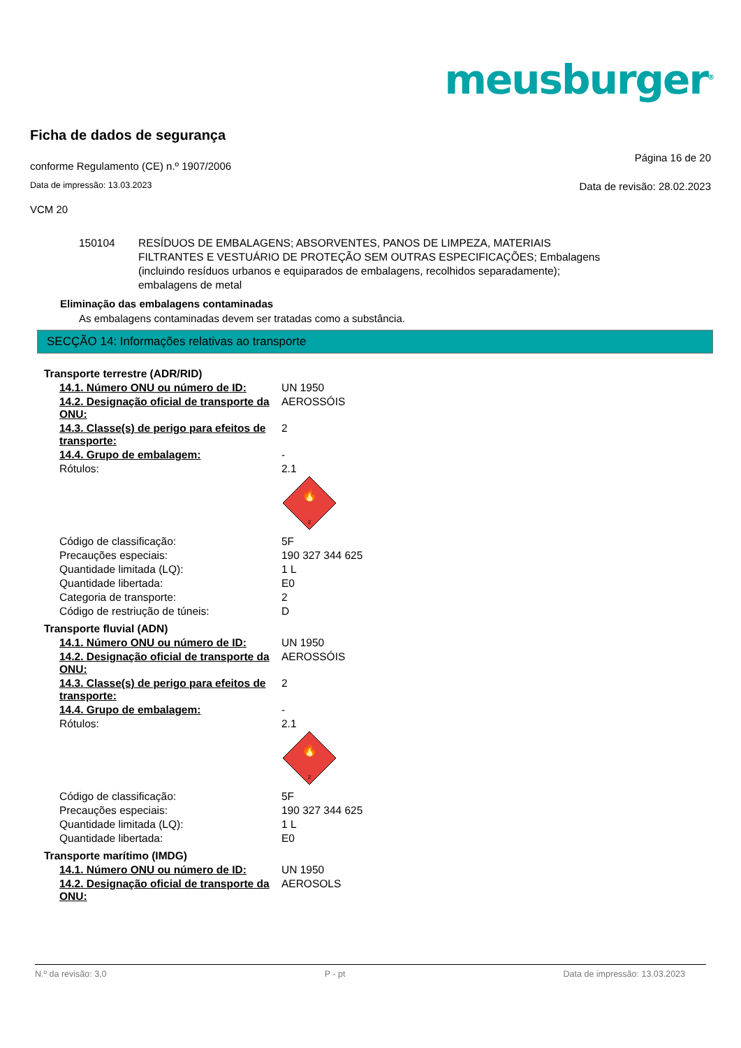meusburger<sup>®</sup>
Ficha de dados de segurança
conforme Regulamento (CE) n.º 1907/2006 Página 16 de 20
Data de impressão: 13.03.2023 Data de revisão: 28.02.2023
VCM 20
150104 RESÍDUOS DE EMBALAGENS; ABSORVENTES, PANOS DE LIMPEZA, MATERIAIS
FILTRANTES E VESTUÁRIO DE PROTEÇÃO SEM OUTRAS ESPECIFICAÇÕES; Embalagens
(incluindo resíduos urbanos e equiparados de embalagens, recolhidos separadamente);
embalagens de metal
Eliminação das embalagens contaminadas
As embalagens contaminadas devem ser tratadas como a substância.
SECÇÃO 14: Informações relativas ao transporte
| Transporte terrestre (ADR/RID) | |
| 14.1. Número ONU ou número de ID: | UN 1950 |
| 14.2. Designação oficial de transporte da ONU: | AEROSSÓIS |
| 14.3. Classe(s) de perigo para efeitos de transporte: | 2 |
| 14.4. Grupo de embalagem: | - |
| Rótulos: | 2.1 🔥 2 |
| Código de classificação: | 5F |
| Precauções especiais: | 190 327 344 625 |
| Quantidade limitada (LQ): | 1 L |
| Quantidade libertada: | E0 |
| Categoria de transporte: | 2 |
| Código de restriução de túneis: | D |
| Transporte fluvial (ADN) | |
| 14.1. Número ONU ou número de ID: | UN 1950 |
| 14.2. Designação oficial de transporte da ONU: | AEROSSÓIS |
| 14.3. Classe(s) de perigo para efeitos de transporte: | 2 |
| 14.4. Grupo de embalagem: | - |
| Rótulos: | 2.1 🔥 2 |
| Código de classificação: | 5F |
| Precauções especiais: | 190 327 344 625 |
| Quantidade limitada (LQ): | 1 L |
| Quantidade libertada: | E0 |
| Transporte marítimo (IMDG) | |
| 14.1. Número ONU ou número de ID: | UN 1950 |
| 14.2. Designação oficial de transporte da ONU: | AEROSOLS |
N.º da revisão: 3,0 P - pt Data de impressão: 13.03.2023